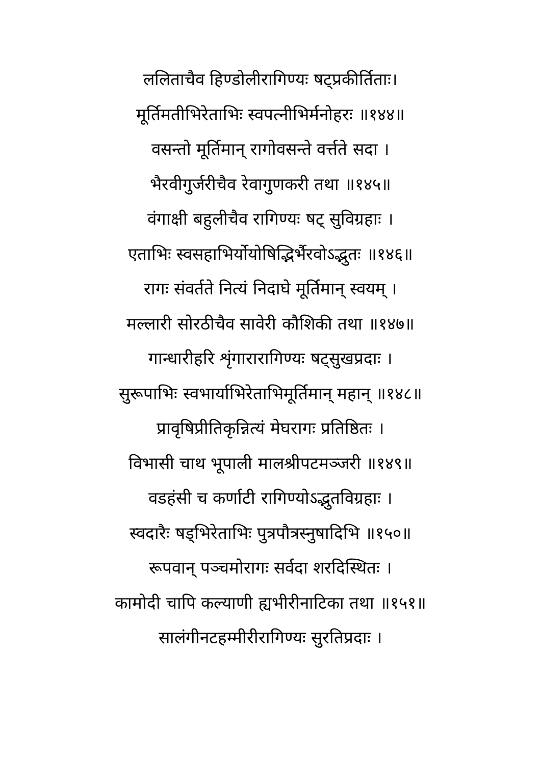ललिताचैव हिण्डोलीरागिण्यः षट्प्रकीर्तिताः।
मूर्तिमतीभिरेताभिः स्वपत्नीभिर्मनोहरः ॥१४४॥
वसन्तो मूर्तिमान् रागोवसन्ते वर्त्तते सदा ।
भैरवीगुर्जरीचैव रेवागुणकरी तथा ॥१४५॥
वंगाक्षी बहुलीचैव रागिण्यः षट् सुविग्रहाः ।
एताभिः स्वसहाभिर्योयोषिद्भिर्भैरवोऽद्भुतः ॥१४६॥
रागः संवर्तते नित्यं निदाघे मूर्तिमान् स्वयम् ।
मल्लारी सोरठीचैव सावेरी कौशिकी तथा ॥१४७॥
गान्धारीहरि शृंगारारागिण्यः षट्सुखप्रदाः ।
सुरूपाभिः स्वभार्याभिरेताभिमूर्तिमान् महान् ॥१४८॥
प्रावृषिप्रीतिकृन्नित्यं मेघरागः प्रतिष्ठितः ।
विभासी चाथ भूपाली मालश्रीपटमञ्जरी ॥१४९॥
वडहंसी च कर्णाटी रागिण्योऽद्भुतविग्रहाः ।
स्वदारैः षड्भिरेताभिः पुत्रपौत्रस्नुषादिभि ॥१५०॥
रूपवान् पञ्चमोरागः सर्वदा शरदिस्थितः ।
कामोदी चापि कल्याणी ह्यभीरीनाटिका तथा ॥१५१॥
सालंगीनटहम्मीरीरागिण्यः सुरतिप्रदाः ।